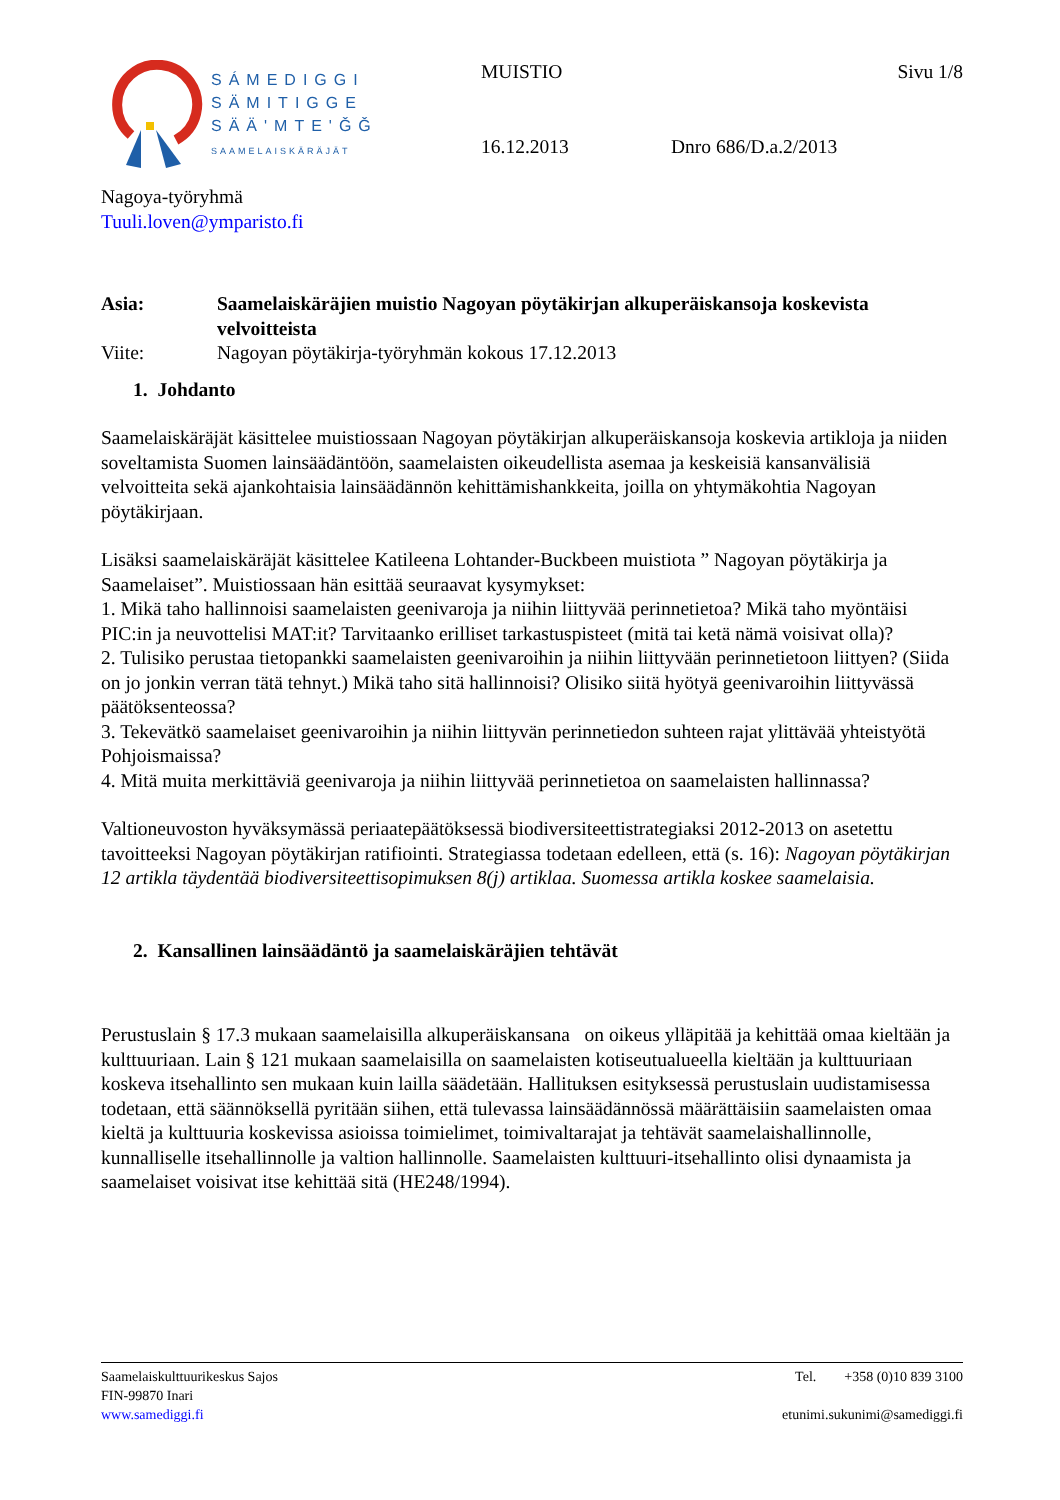SÁMEDIGGI
SÄMITIGGE
SÄÄ'MTE'ǦǦ
SAAMELAISKÄRÄJÄT
MUISTIO
Sivu 1/8
16.12.2013
Dnro 686/D.a.2/2013
Nagoya-työryhmä
Tuuli.loven@ymparisto.fi
Asia: Saamelaiskäräjien muistio Nagoyan pöytäkirjan alkuperäiskansoja koskevista velvoitteista Viite: Nagoyan pöytäkirja-työryhmän kokous 17.12.2013
1. Johdanto
Saamelaiskäräjät käsittelee muistiossaan Nagoyan pöytäkirjan alkuperäiskansoja koskevia artikloja ja niiden soveltamista Suomen lainsäädäntöön, saamelaisten oikeudellista asemaa ja keskeisiä kansanvälisiä velvoitteita sekä ajankohtaisia lainsäädännön kehittämishankkeita, joilla on yhtymäkohtia Nagoyan pöytäkirjaan.
Lisäksi saamelaiskäräjät käsittelee Katileena Lohtander-Buckbeen muistiota ” Nagoyan pöytäkirja ja Saamelaiset”. Muistiossaan hän esittää seuraavat kysymykset:
1. Mikä taho hallinnoisi saamelaisten geenivaroja ja niihin liittyvää perinnetietoa? Mikä taho myöntäisi PIC:in ja neuvottelisi MAT:it? Tarvitaanko erilliset tarkastuspisteet (mitä tai ketä nämä voisivat olla)?
2. Tulisiko perustaa tietopankki saamelaisten geenivaroihin ja niihin liittyvään perinnetietoon liittyen? (Siida on jo jonkin verran tätä tehnyt.) Mikä taho sitä hallinnoisi? Olisiko siitä hyötyä geenivaroihin liittyvässä päätöksenteossa?
3. Tekevätkö saamelaiset geenivaroihin ja niihin liittyvän perinnetiedon suhteen rajat ylittävää yhteistyötä Pohjoismaissa?
4. Mitä muita merkittäviä geenivaroja ja niihin liittyvää perinnetietoa on saamelaisten hallinnassa?
Valtioneuvoston hyväksymässä periaatepäätöksessä biodiversiteettistrategiaksi 2012-2013 on asetettu tavoitteeksi Nagoyan pöytäkirjan ratifiointi. Strategiassa todetaan edelleen, että (s. 16): Nagoyan pöytäkirjan 12 artikla täydentää biodiversiteettisopimuksen 8(j) artiklaa. Suomessa artikla koskee saamelaisia.
2. Kansallinen lainsäädäntö ja saamelaiskäräjien tehtävät
Perustuslain § 17.3 mukaan saamelaisilla alkuperäiskansana on oikeus ylläpitää ja kehittää omaa kieltään ja kulttuuriaan. Lain § 121 mukaan saamelaisilla on saamelaisten kotiseutualueella kieltään ja kulttuuriaan koskeva itsehallinto sen mukaan kuin lailla säädetään. Hallituksen esityksessä perustuslain uudistamisessa todetaan, että säännöksellä pyritään siihen, että tulevassa lainsäädännössä määrättäisiin saamelaisten omaa kieltä ja kulttuuria koskevissa asioissa toimielimet, toimivaltarajat ja tehtävät saamelaishallinnolle, kunnalliselle itsehallinnolle ja valtion hallinnolle. Saamelaisten kulttuuri-itsehallinto olisi dynaamista ja saamelaiset voisivat itse kehittää sitä (HE248/1994).
Saamelaiskulttuurikeskus Sajos
FIN-99870 Inari
www.samediggi.fi
Tel. +358 (0)10 839 3100
etunimi.sukunimi@samediggi.fi